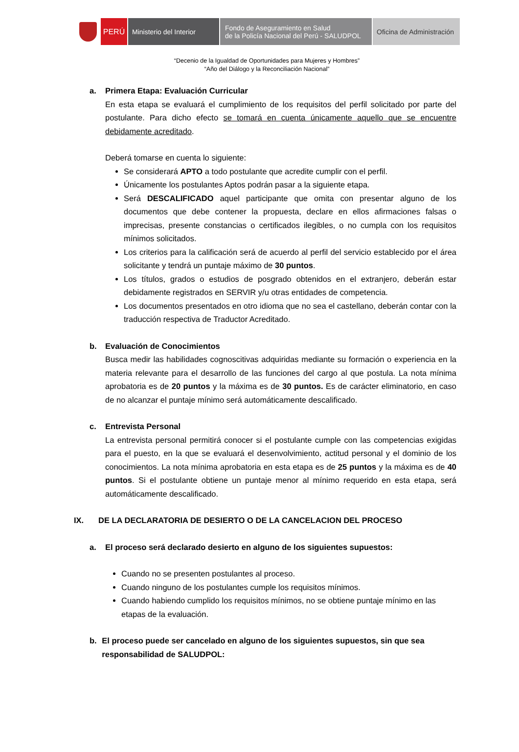PERÚ Ministerio del Interior
Fondo de Aseguramiento en Salud
de la Policía Nacional del Perú - SALUDPOL
Oficina de Administración
“Decenio de la Igualdad de Oportunidades para Mujeres y Hombres”
“Año del Diálogo y la Reconciliación Nacional”
a. Primera Etapa: Evaluación Curricular
En esta etapa se evaluará el cumplimiento de los requisitos del perfil solicitado por parte del postulante. Para dicho efecto se tomará en cuenta únicamente aquello que se encuentre debidamente acreditado.
Deberá tomarse en cuenta lo siguiente:
Se considerará APTO a todo postulante que acredite cumplir con el perfil.
Únicamente los postulantes Aptos podrán pasar a la siguiente etapa.
Será DESCALIFICADO aquel participante que omita con presentar alguno de los documentos que debe contener la propuesta, declare en ellos afirmaciones falsas o imprecisas, presente constancias o certificados ilegibles, o no cumpla con los requisitos mínimos solicitados.
Los criterios para la calificación será de acuerdo al perfil del servicio establecido por el área solicitante y tendrá un puntaje máximo de 30 puntos.
Los títulos, grados o estudios de posgrado obtenidos en el extranjero, deberán estar debidamente registrados en SERVIR y/u otras entidades de competencia.
Los documentos presentados en otro idioma que no sea el castellano, deberán contar con la traducción respectiva de Traductor Acreditado.
b. Evaluación de Conocimientos
Busca medir las habilidades cognoscitivas adquiridas mediante su formación o experiencia en la materia relevante para el desarrollo de las funciones del cargo al que postula. La nota mínima aprobatoria es de 20 puntos y la máxima es de 30 puntos. Es de carácter eliminatorio, en caso de no alcanzar el puntaje mínimo será automáticamente descalificado.
c. Entrevista Personal
La entrevista personal permitirá conocer si el postulante cumple con las competencias exigidas para el puesto, en la que se evaluará el desenvolvimiento, actitud personal y el dominio de los conocimientos. La nota mínima aprobatoria en esta etapa es de 25 puntos y la máxima es de 40 puntos. Si el postulante obtiene un puntaje menor al mínimo requerido en esta etapa, será automáticamente descalificado.
IX. DE LA DECLARATORIA DE DESIERTO O DE LA CANCELACION DEL PROCESO
a. El proceso será declarado desierto en alguno de los siguientes supuestos:
Cuando no se presenten postulantes al proceso.
Cuando ninguno de los postulantes cumple los requisitos mínimos.
Cuando habiendo cumplido los requisitos mínimos, no se obtiene puntaje mínimo en las etapas de la evaluación.
b. El proceso puede ser cancelado en alguno de los siguientes supuestos, sin que sea responsabilidad de SALUDPOL: